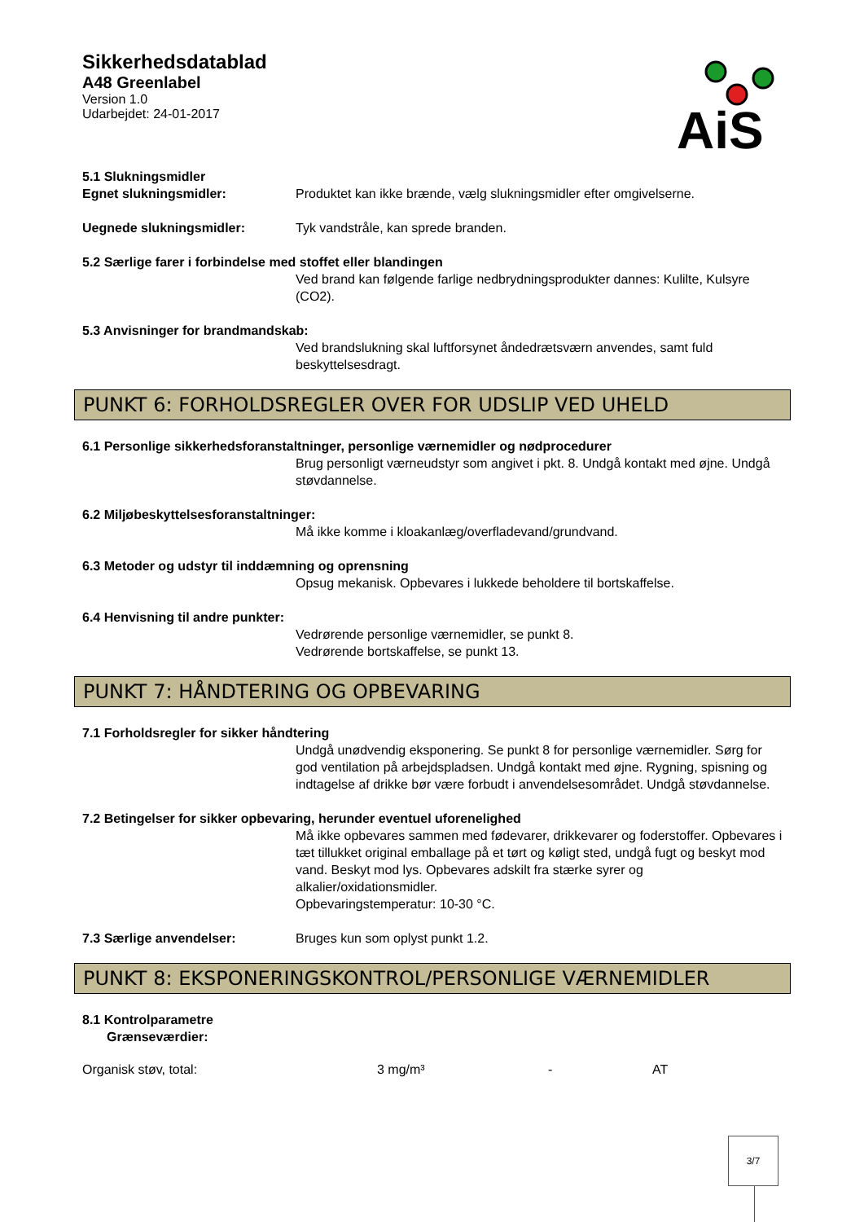Sikkerhedsdatablad
A48 Greenlabel
Version 1.0
Udarbejdet: 24-01-2017
AiS
5.1 Slukningsmidler
Egnet slukningsmidler: Produktet kan ikke brænde, vælg slukningsmidler efter omgivelserne.
Uegnede slukningsmidler: Tyk vandstråle, kan sprede branden.
5.2 Særlige farer i forbindelse med stoffet eller blandingen
Ved brand kan følgende farlige nedbrydningsprodukter dannes: Kulilte, Kulsyre (CO2).
5.3 Anvisninger for brandmandskab:
Ved brandslukning skal luftforsynet åndedrætsværn anvendes, samt fuld beskyttelsesdragt.
PUNKT 6: FORHOLDSREGLER OVER FOR UDSLIP VED UHELD
6.1 Personlige sikkerhedsforanstaltninger, personlige værnemidler og nødprocedurer
Brug personligt værneudstyr som angivet i pkt. 8. Undgå kontakt med øjne. Undgå støvdannelse.
6.2 Miljøbeskyttelsesforanstaltninger:
Må ikke komme i kloakanlæg/overfladevand/grundvand.
6.3 Metoder og udstyr til inddæmning og oprensning
Opsug mekanisk. Opbevares i lukkede beholdere til bortskaffelse.
6.4 Henvisning til andre punkter:
Vedrørende personlige værnemidler, se punkt 8.
Vedrørende bortskaffelse, se punkt 13.
PUNKT 7: HÅNDTERING OG OPBEVARING
7.1 Forholdsregler for sikker håndtering
Undgå unødvendig eksponering. Se punkt 8 for personlige værnemidler. Sørg for god ventilation på arbejdspladsen. Undgå kontakt med øjne. Rygning, spisning og indtagelse af drikke bør være forbudt i anvendelsesområdet. Undgå støvdannelse.
7.2 Betingelser for sikker opbevaring, herunder eventuel uforenelighed
Må ikke opbevares sammen med fødevarer, drikkevarer og foderstoffer. Opbevares i tæt tillukket original emballage på et tørt og køligt sted, undgå fugt og beskyt mod vand. Beskyt mod lys. Opbevares adskilt fra stærke syrer og alkalier/oxidationsmidler.
Opbevaringstemperatur: 10-30 °C.
7.3 Særlige anvendelser: Bruges kun som oplyst punkt 1.2.
PUNKT 8: EKSPONERINGSKONTROL/PERSONLIGE VÆRNEMIDLER
8.1 Kontrolparametre
Grænseværdier:
| Organisk støv, total: | 3 mg/m³ | - | AT |
3/7